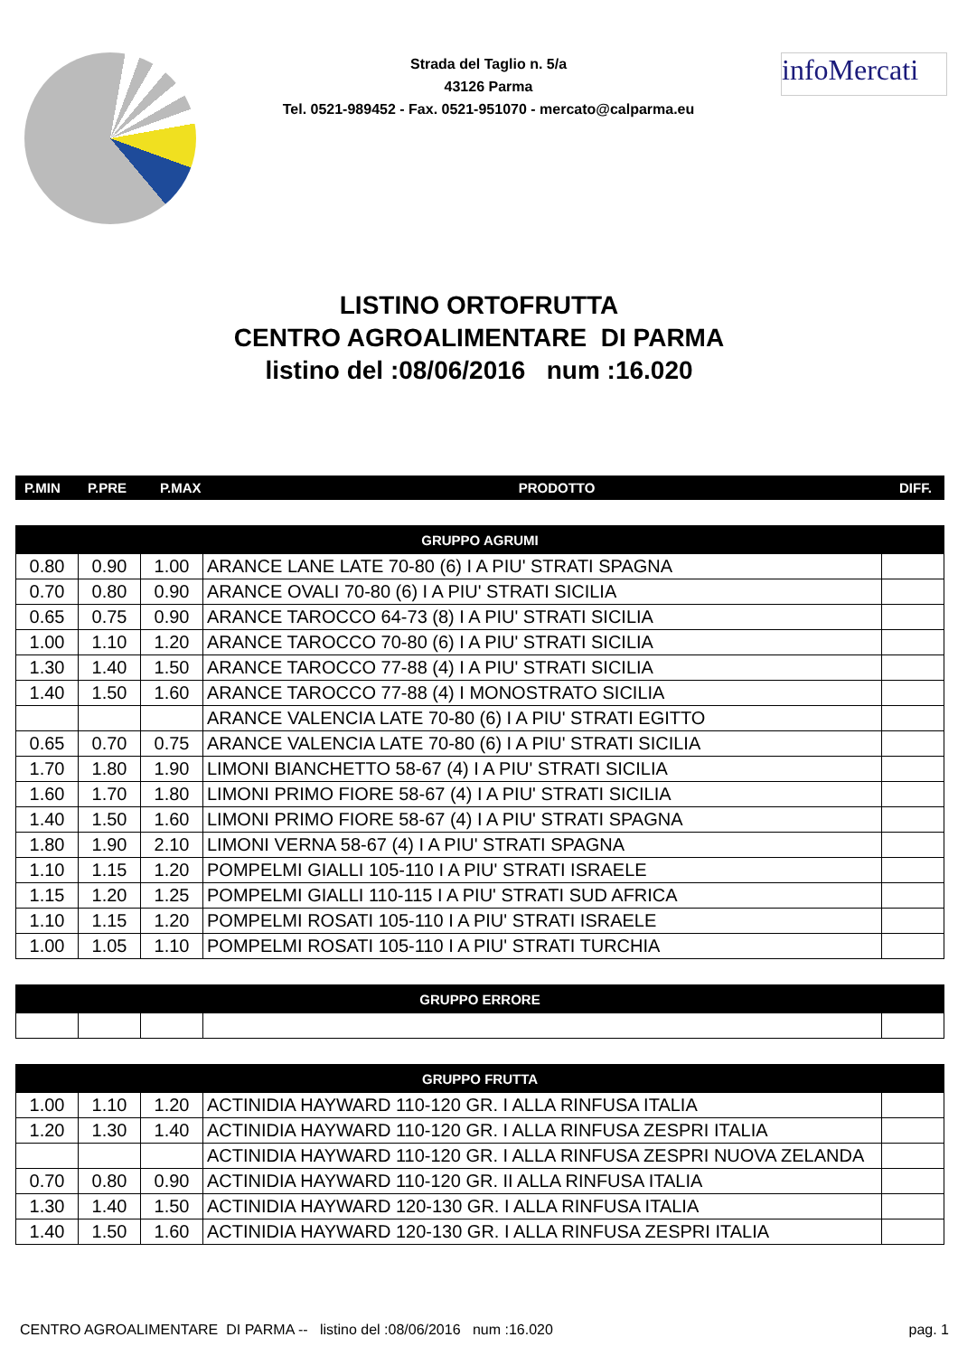Strada del Taglio n. 5/a
43126 Parma
Tel. 0521-989452 - Fax. 0521-951070 - mercato@calparma.eu
infoMercati
LISTINO ORTOFRUTTA
CENTRO AGROALIMENTARE DI PARMA
listino del :08/06/2016 num :16.020
| P.MIN | P.PRE | P.MAX | PRODOTTO | DIFF. |
| GRUPPO AGRUMI | | | | |
| --- | --- | --- | --- | --- |
| 0.80 | 0.90 | 1.00 | ARANCE LANE LATE 70-80 (6) I A PIU' STRATI SPAGNA | |
| 0.70 | 0.80 | 0.90 | ARANCE OVALI 70-80 (6) I A PIU' STRATI SICILIA | |
| 0.65 | 0.75 | 0.90 | ARANCE TAROCCO 64-73 (8) I A PIU' STRATI SICILIA | |
| 1.00 | 1.10 | 1.20 | ARANCE TAROCCO 70-80 (6) I A PIU' STRATI SICILIA | |
| 1.30 | 1.40 | 1.50 | ARANCE TAROCCO 77-88 (4) I A PIU' STRATI SICILIA | |
| 1.40 | 1.50 | 1.60 | ARANCE TAROCCO 77-88 (4) I MONOSTRATO SICILIA | |
| | | | ARANCE VALENCIA LATE 70-80 (6) I A PIU' STRATI EGITTO | |
| 0.65 | 0.70 | 0.75 | ARANCE VALENCIA LATE 70-80 (6) I A PIU' STRATI SICILIA | |
| 1.70 | 1.80 | 1.90 | LIMONI BIANCHETTO 58-67 (4) I A PIU' STRATI SICILIA | |
| 1.60 | 1.70 | 1.80 | LIMONI PRIMO FIORE 58-67 (4) I A PIU' STRATI SICILIA | |
| 1.40 | 1.50 | 1.60 | LIMONI PRIMO FIORE 58-67 (4) I A PIU' STRATI SPAGNA | |
| 1.80 | 1.90 | 2.10 | LIMONI VERNA 58-67 (4) I A PIU' STRATI SPAGNA | |
| 1.10 | 1.15 | 1.20 | POMPELMI GIALLI 105-110 I A PIU' STRATI ISRAELE | |
| 1.15 | 1.20 | 1.25 | POMPELMI GIALLI 110-115 I A PIU' STRATI SUD AFRICA | |
| 1.10 | 1.15 | 1.20 | POMPELMI ROSATI 105-110 I A PIU' STRATI ISRAELE | |
| 1.00 | 1.05 | 1.10 | POMPELMI ROSATI 105-110 I A PIU' STRATI TURCHIA | |
| GRUPPO ERRORE | | | | |
| --- | --- | --- | --- | --- |
| GRUPPO FRUTTA | | | | |
| --- | --- | --- | --- | --- |
| 1.00 | 1.10 | 1.20 | ACTINIDIA HAYWARD 110-120 GR. I ALLA RINFUSA ITALIA | |
| 1.20 | 1.30 | 1.40 | ACTINIDIA HAYWARD 110-120 GR. I ALLA RINFUSA ZESPRI ITALIA | |
| | | | ACTINIDIA HAYWARD 110-120 GR. I ALLA RINFUSA ZESPRI NUOVA ZELANDA | |
| 0.70 | 0.80 | 0.90 | ACTINIDIA HAYWARD 110-120 GR. II ALLA RINFUSA ITALIA | |
| 1.30 | 1.40 | 1.50 | ACTINIDIA HAYWARD 120-130 GR. I ALLA RINFUSA ITALIA | |
| 1.40 | 1.50 | 1.60 | ACTINIDIA HAYWARD 120-130 GR. I ALLA RINFUSA ZESPRI ITALIA | |
CENTRO AGROALIMENTARE DI PARMA -- listino del :08/06/2016 num :16.020 pag. 1